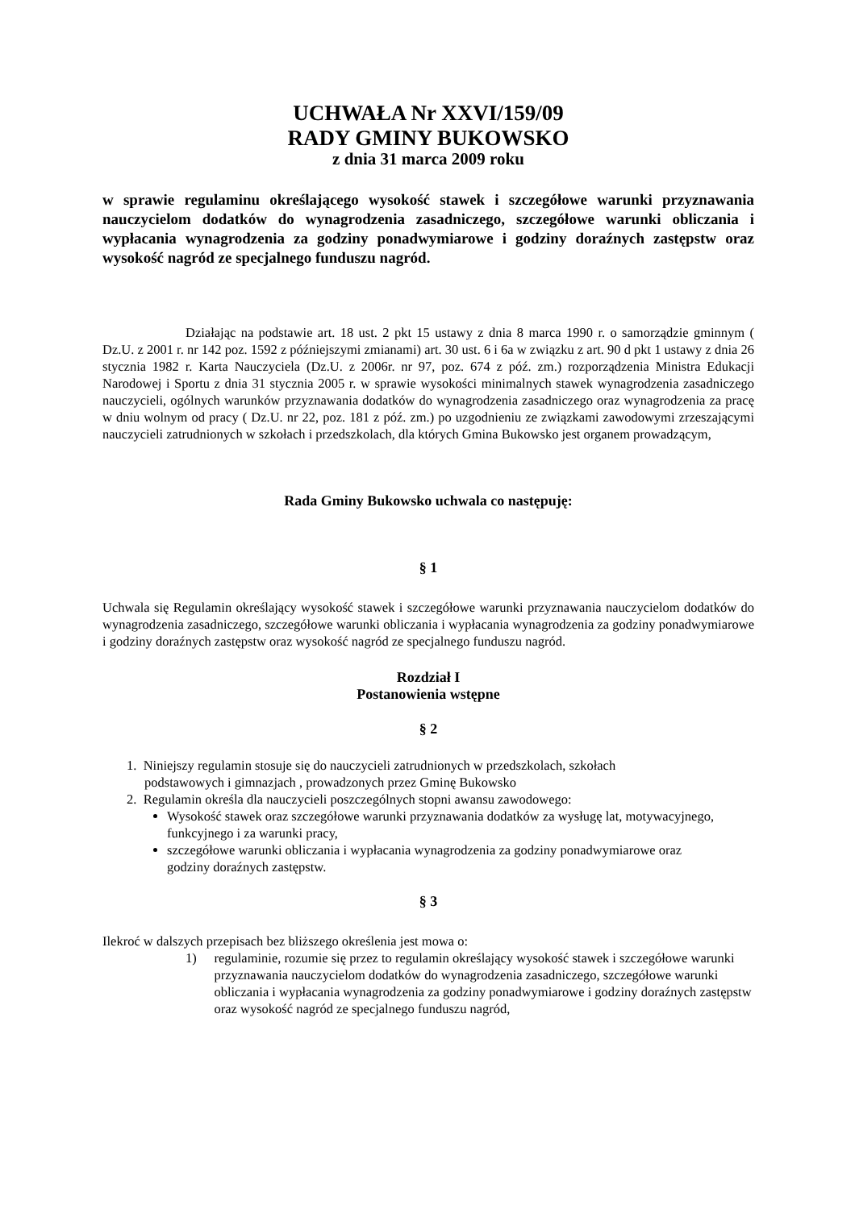UCHWAŁA Nr XXVI/159/09
RADY GMINY BUKOWSKO
z dnia 31 marca 2009 roku
w sprawie regulaminu określającego wysokość stawek i szczegółowe warunki przyznawania nauczycielom dodatków do wynagrodzenia zasadniczego, szczegółowe warunki obliczania i wypłacania wynagrodzenia za godziny ponadwymiarowe i godziny doraźnych zastępstw oraz wysokość nagród ze specjalnego funduszu nagród.
Działając na podstawie art. 18 ust. 2 pkt 15 ustawy z dnia 8 marca 1990 r. o samorządzie gminnym ( Dz.U. z 2001 r. nr 142 poz. 1592 z późniejszymi zmianami) art. 30 ust. 6 i 6a w związku z art. 90 d pkt 1 ustawy z dnia 26 stycznia 1982 r. Karta Nauczyciela (Dz.U. z 2006r. nr 97, poz. 674 z póź. zm.) rozporządzenia Ministra Edukacji Narodowej i Sportu z dnia 31 stycznia 2005 r. w sprawie wysokości minimalnych stawek wynagrodzenia zasadniczego nauczycieli, ogólnych warunków przyznawania dodatków do wynagrodzenia zasadniczego oraz wynagrodzenia za pracę w dniu wolnym od pracy ( Dz.U. nr 22, poz. 181 z póź. zm.) po uzgodnieniu ze związkami zawodowymi zrzeszającymi nauczycieli zatrudnionych w szkołach i przedszkolach, dla których Gmina Bukowsko jest organem prowadzącym,
Rada Gminy Bukowsko uchwala co następuję:
§ 1
Uchwala się Regulamin określający wysokość stawek i szczegółowe warunki przyznawania nauczycielom dodatków do wynagrodzenia zasadniczego, szczegółowe warunki obliczania i wypłacania wynagrodzenia za godziny ponadwymiarowe i godziny doraźnych zastępstw oraz wysokość nagród ze specjalnego funduszu nagród.
Rozdział I
Postanowienia wstępne
§ 2
1. Niniejszy regulamin stosuje się do nauczycieli zatrudnionych w przedszkolach, szkołach
podstawowych i gimnazjach , prowadzonych przez Gminę Bukowsko
2. Regulamin określa dla nauczycieli poszczególnych stopni awansu zawodowego:
Wysokość stawek oraz szczegółowe warunki przyznawania dodatków za wysługę lat, motywacyjnego, funkcyjnego i za warunki pracy,
szczegółowe warunki obliczania i wypłacania wynagrodzenia za godziny ponadwymiarowe oraz godziny doraźnych zastępstw.
§ 3
Ilekroć w dalszych przepisach bez bliższego określenia jest mowa o:
1) regulaminie, rozumie się przez to regulamin określający wysokość stawek i szczegółowe warunki przyznawania nauczycielom dodatków do wynagrodzenia zasadniczego, szczegółowe warunki obliczania i wypłacania wynagrodzenia za godziny ponadwymiarowe i godziny doraźnych zastępstw oraz wysokość nagród ze specjalnego funduszu nagród,